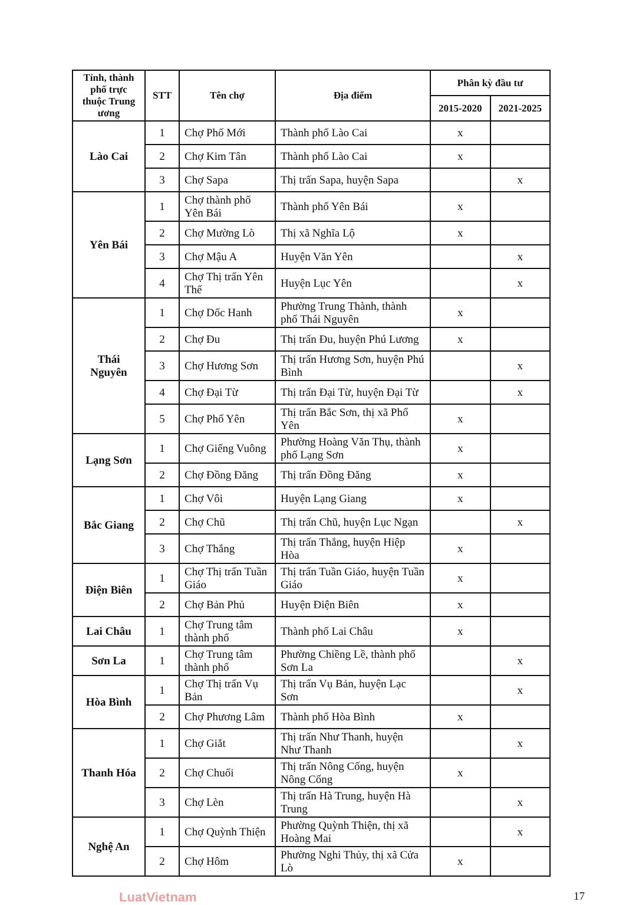| Tỉnh, thành phố trực thuộc Trung ương | STT | Tên chợ | Địa điểm | Phân kỳ đầu tư | |
| --- | --- | --- | --- | --- | --- |
| | | | | 2015-2020 | 2021-2025 |
| Lào Cai | 1 | Chợ Phố Mới | Thành phố Lào Cai | x | |
| | 2 | Chợ Kim Tân | Thành phố Lào Cai | x | |
| | 3 | Chợ Sapa | Thị trấn Sapa, huyện Sapa | | x |
| Yên Bái | 1 | Chợ thành phố Yên Bái | Thành phố Yên Bái | x | |
| | 2 | Chợ Mường Lò | Thị xã Nghĩa Lộ | x | |
| | 3 | Chợ Mậu A | Huyện Văn Yên | | x |
| | 4 | Chợ Thị trấn Yên Thế | Huyện Lục Yên | | x |
| Thái Nguyên | 1 | Chợ Dốc Hanh | Phường Trung Thành, thành phố Thái Nguyên | x | |
| | 2 | Chợ Đu | Thị trấn Đu, huyện Phú Lương | x | |
| | 3 | Chợ Hương Sơn | Thị trấn Hương Sơn, huyện Phú Bình | | x |
| | 4 | Chợ Đại Từ | Thị trấn Đại Từ, huyện Đại Từ | | x |
| | 5 | Chợ Phổ Yên | Thị trấn Bắc Sơn, thị xã Phổ Yên | x | |
| Lạng Sơn | 1 | Chợ Giếng Vuông | Phường Hoàng Văn Thụ, thành phố Lạng Sơn | x | |
| | 2 | Chợ Đồng Đăng | Thị trấn Đồng Đăng | x | |
| Bắc Giang | 1 | Chợ Vôi | Huyện Lạng Giang | x | |
| | 2 | Chợ Chũ | Thị trấn Chũ, huyện Lục Ngạn | | x |
| | 3 | Chợ Thắng | Thị trấn Thắng, huyện Hiệp Hòa | x | |
| Điện Biên | 1 | Chợ Thị trấn Tuần Giáo | Thị trấn Tuần Giáo, huyện Tuần Giáo | x | |
| | 2 | Chợ Bản Phủ | Huyện Điện Biên | x | |
| Lai Châu | 1 | Chợ Trung tâm thành phố | Thành phố Lai Châu | x | |
| Sơn La | 1 | Chợ Trung tâm thành phố | Phường Chiềng Lề, thành phố Sơn La | | x |
| Hòa Bình | 1 | Chợ Thị trấn Vụ Bản | Thị trấn Vụ Bản, huyện Lạc Sơn | | x |
| | 2 | Chợ Phương Lâm | Thành phố Hòa Bình | x | |
| Thanh Hóa | 1 | Chợ Giắt | Thị trấn Như Thanh, huyện Như Thanh | | x |
| | 2 | Chợ Chuối | Thị trấn Nông Cống, huyện Nông Cống | x | |
| | 3 | Chợ Lèn | Thị trấn Hà Trung, huyện Hà Trung | | x |
| Nghệ An | 1 | Chợ Quỳnh Thiện | Phường Quỳnh Thiện, thị xã Hoàng Mai | | x |
| | 2 | Chợ Hôm | Phường Nghi Thủy, thị xã Cửa Lò | x | |
LuatVietnam 17